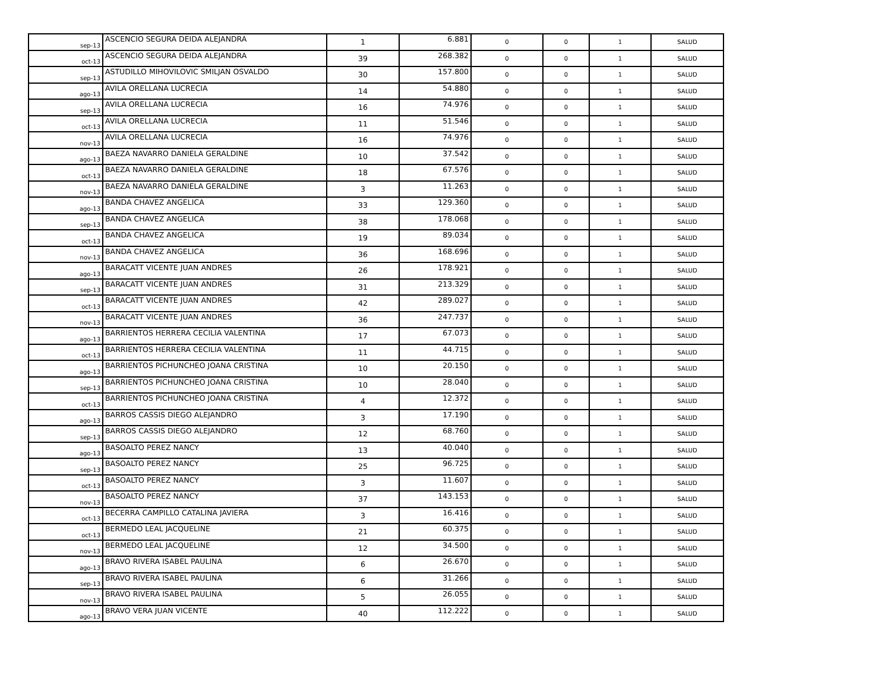| sep-13 | ASCENCIO SEGURA DEIDA ALEJANDRA | 1 | 6.881 | 0 | 0 | 1 | SALUD |
| oct-13 | ASCENCIO SEGURA DEIDA ALEJANDRA | 39 | 268.382 | 0 | 0 | 1 | SALUD |
| sep-13 | ASTUDILLO MIHOVILOVIC SMILJAN OSVALDO | 30 | 157.800 | 0 | 0 | 1 | SALUD |
| ago-13 | AVILA ORELLANA LUCRECIA | 14 | 54.880 | 0 | 0 | 1 | SALUD |
| sep-13 | AVILA ORELLANA LUCRECIA | 16 | 74.976 | 0 | 0 | 1 | SALUD |
| oct-13 | AVILA ORELLANA LUCRECIA | 11 | 51.546 | 0 | 0 | 1 | SALUD |
| nov-13 | AVILA ORELLANA LUCRECIA | 16 | 74.976 | 0 | 0 | 1 | SALUD |
| ago-13 | BAEZA NAVARRO DANIELA GERALDINE | 10 | 37.542 | 0 | 0 | 1 | SALUD |
| oct-13 | BAEZA NAVARRO DANIELA GERALDINE | 18 | 67.576 | 0 | 0 | 1 | SALUD |
| nov-13 | BAEZA NAVARRO DANIELA GERALDINE | 3 | 11.263 | 0 | 0 | 1 | SALUD |
| ago-13 | BANDA CHAVEZ ANGELICA | 33 | 129.360 | 0 | 0 | 1 | SALUD |
| sep-13 | BANDA CHAVEZ ANGELICA | 38 | 178.068 | 0 | 0 | 1 | SALUD |
| oct-13 | BANDA CHAVEZ ANGELICA | 19 | 89.034 | 0 | 0 | 1 | SALUD |
| nov-13 | BANDA CHAVEZ ANGELICA | 36 | 168.696 | 0 | 0 | 1 | SALUD |
| ago-13 | BARACATT VICENTE JUAN ANDRES | 26 | 178.921 | 0 | 0 | 1 | SALUD |
| sep-13 | BARACATT VICENTE JUAN ANDRES | 31 | 213.329 | 0 | 0 | 1 | SALUD |
| oct-13 | BARACATT VICENTE JUAN ANDRES | 42 | 289.027 | 0 | 0 | 1 | SALUD |
| nov-13 | BARACATT VICENTE JUAN ANDRES | 36 | 247.737 | 0 | 0 | 1 | SALUD |
| ago-13 | BARRIENTOS HERRERA CECILIA VALENTINA | 17 | 67.073 | 0 | 0 | 1 | SALUD |
| oct-13 | BARRIENTOS HERRERA CECILIA VALENTINA | 11 | 44.715 | 0 | 0 | 1 | SALUD |
| ago-13 | BARRIENTOS PICHUNCHEO JOANA CRISTINA | 10 | 20.150 | 0 | 0 | 1 | SALUD |
| sep-13 | BARRIENTOS PICHUNCHEO JOANA CRISTINA | 10 | 28.040 | 0 | 0 | 1 | SALUD |
| oct-13 | BARRIENTOS PICHUNCHEO JOANA CRISTINA | 4 | 12.372 | 0 | 0 | 1 | SALUD |
| ago-13 | BARROS CASSIS DIEGO ALEJANDRO | 3 | 17.190 | 0 | 0 | 1 | SALUD |
| sep-13 | BARROS CASSIS DIEGO ALEJANDRO | 12 | 68.760 | 0 | 0 | 1 | SALUD |
| ago-13 | BASOALTO PEREZ NANCY | 13 | 40.040 | 0 | 0 | 1 | SALUD |
| sep-13 | BASOALTO PEREZ NANCY | 25 | 96.725 | 0 | 0 | 1 | SALUD |
| oct-13 | BASOALTO PEREZ NANCY | 3 | 11.607 | 0 | 0 | 1 | SALUD |
| nov-13 | BASOALTO PEREZ NANCY | 37 | 143.153 | 0 | 0 | 1 | SALUD |
| oct-13 | BECERRA CAMPILLO CATALINA JAVIERA | 3 | 16.416 | 0 | 0 | 1 | SALUD |
| oct-13 | BERMEDO LEAL JACQUELINE | 21 | 60.375 | 0 | 0 | 1 | SALUD |
| nov-13 | BERMEDO LEAL JACQUELINE | 12 | 34.500 | 0 | 0 | 1 | SALUD |
| ago-13 | BRAVO RIVERA ISABEL PAULINA | 6 | 26.670 | 0 | 0 | 1 | SALUD |
| sep-13 | BRAVO RIVERA ISABEL PAULINA | 6 | 31.266 | 0 | 0 | 1 | SALUD |
| nov-13 | BRAVO RIVERA ISABEL PAULINA | 5 | 26.055 | 0 | 0 | 1 | SALUD |
| ago-13 | BRAVO VERA JUAN VICENTE | 40 | 112.222 | 0 | 0 | 1 | SALUD |